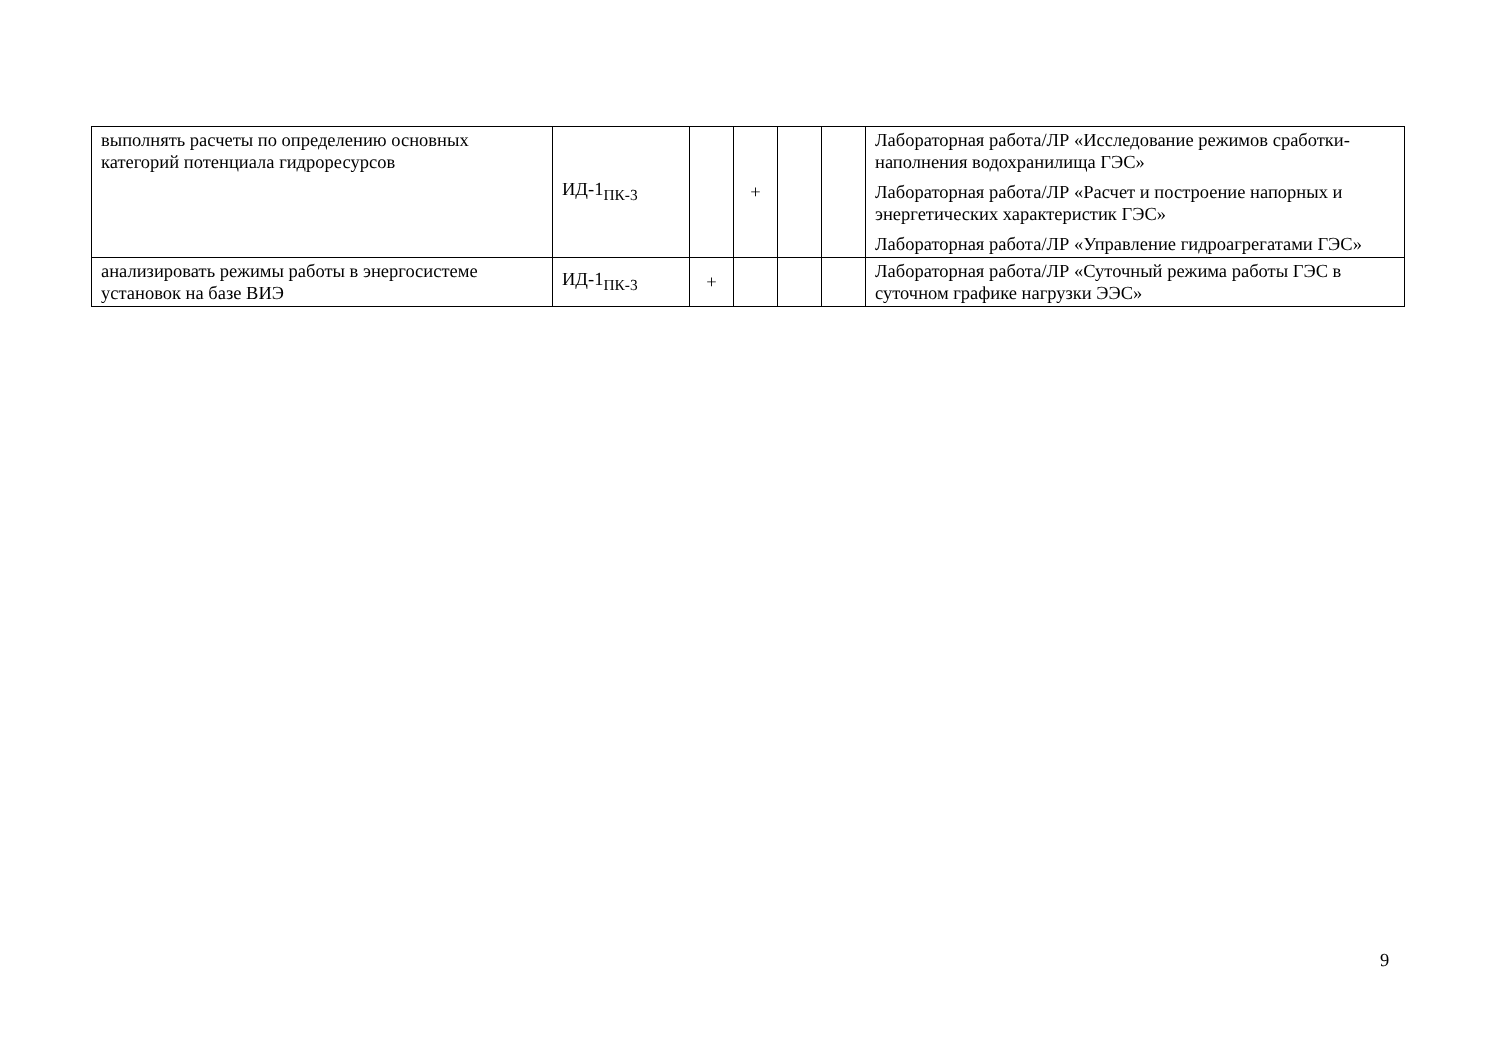| выполнять расчеты по определению основных категорий потенциала гидроресурсов | ИД-1<sub>ПК-3</sub> | | + | | | Лабораторная работа/ЛР «Исследование режимов сработки-наполнения водохранилища ГЭС» Лабораторная работа/ЛР «Расчет и построение напорных и энергетических характеристик ГЭС» Лабораторная работа/ЛР «Управление гидроагрегатами ГЭС» |
| анализировать режимы работы в энергосистеме установок на базе ВИЭ | ИД-1<sub>ПК-3</sub> | + | | | | Лабораторная работа/ЛР «Суточный режима работы ГЭС в суточном графике нагрузки ЭЭС» |
9